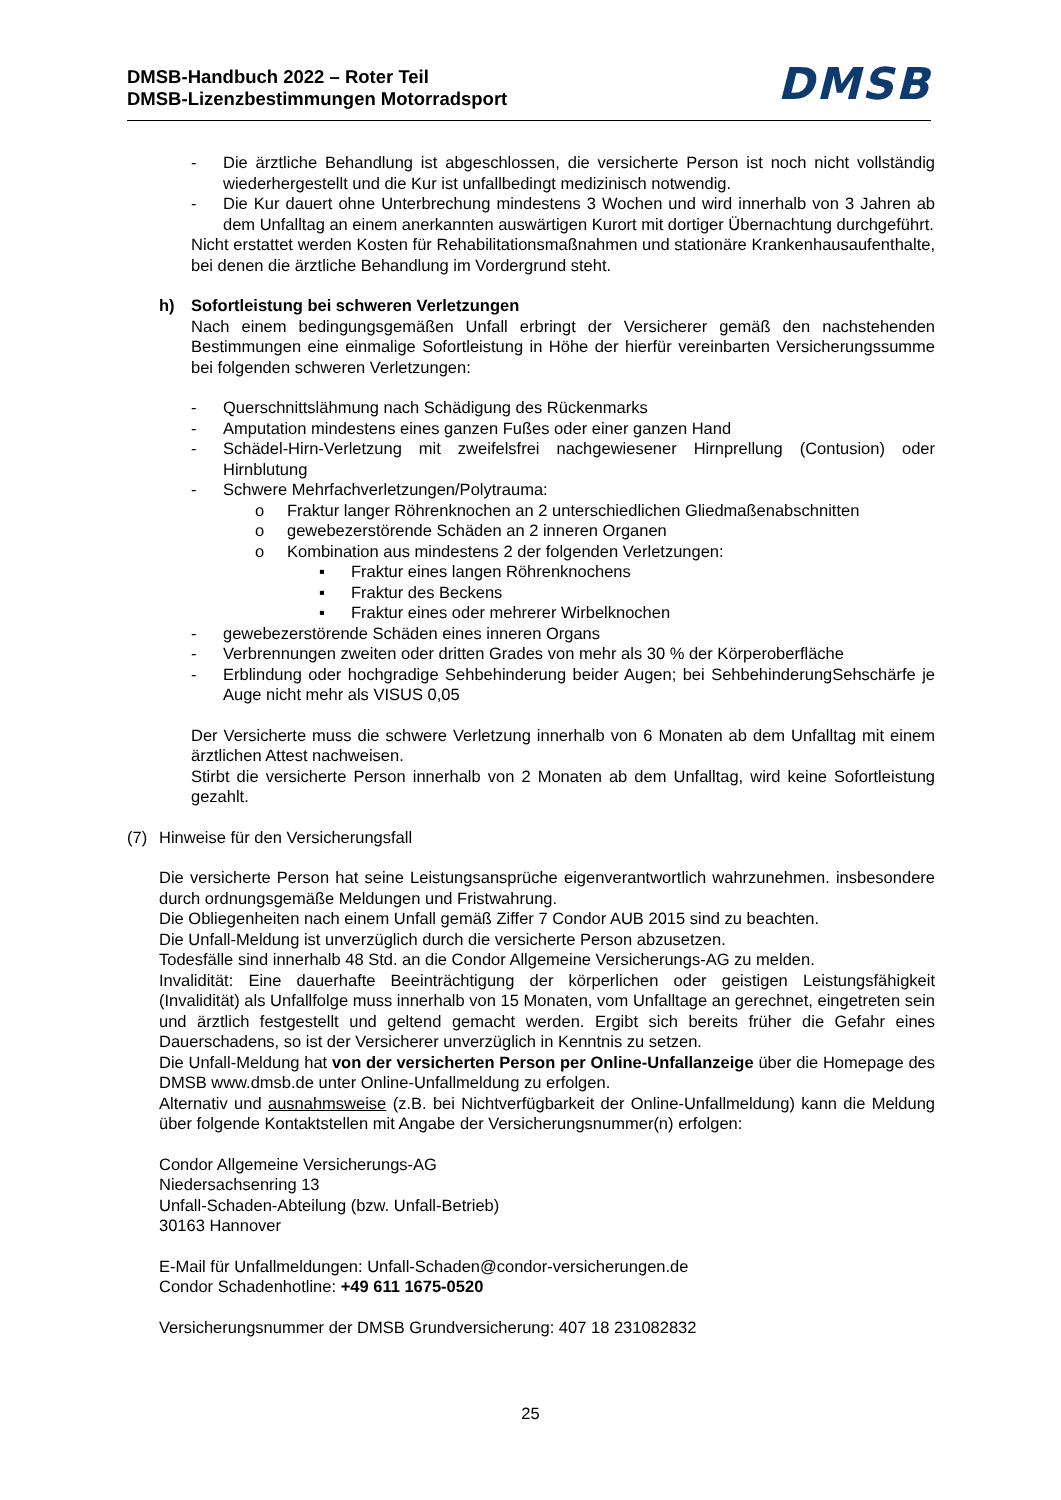DMSB-Handbuch 2022 – Roter Teil
DMSB-Lizenzbestimmungen Motorradsport
DMSB
- Die ärztliche Behandlung ist abgeschlossen, die versicherte Person ist noch nicht vollständig wiederhergestellt und die Kur ist unfallbedingt medizinisch notwendig.
- Die Kur dauert ohne Unterbrechung mindestens 3 Wochen und wird innerhalb von 3 Jahren ab dem Unfalltag an einem anerkannten auswärtigen Kurort mit dortiger Übernachtung durchgeführt.
Nicht erstattet werden Kosten für Rehabilitationsmaßnahmen und stationäre Krankenhausaufenthalte, bei denen die ärztliche Behandlung im Vordergrund steht.
h) Sofortleistung bei schweren Verletzungen
Nach einem bedingungsgemäßen Unfall erbringt der Versicherer gemäß den nachstehenden Bestimmungen eine einmalige Sofortleistung in Höhe der hierfür vereinbarten Versicherungssumme bei folgenden schweren Verletzungen:
- Querschnittslähmung nach Schädigung des Rückenmarks
- Amputation mindestens eines ganzen Fußes oder einer ganzen Hand
- Schädel-Hirn-Verletzung mit zweifelsfrei nachgewiesener Hirnprellung (Contusion) oder Hirnblutung
- Schwere Mehrfachverletzungen/Polytrauma:
o Fraktur langer Röhrenknochen an 2 unterschiedlichen Gliedmaßenabschnitten
o gewebezerstörende Schäden an 2 inneren Organen
o Kombination aus mindestens 2 der folgenden Verletzungen:
▪ Fraktur eines langen Röhrenknochens
▪ Fraktur des Beckens
▪ Fraktur eines oder mehrerer Wirbelknochen
- gewebezerstörende Schäden eines inneren Organs
- Verbrennungen zweiten oder dritten Grades von mehr als 30 % der Körperoberfläche
- Erblindung oder hochgradige Sehbehinderung beider Augen; bei SehbehinderungSehschärfe je Auge nicht mehr als VISUS 0,05
Der Versicherte muss die schwere Verletzung innerhalb von 6 Monaten ab dem Unfalltag mit einem ärztlichen Attest nachweisen.
Stirbt die versicherte Person innerhalb von 2 Monaten ab dem Unfalltag, wird keine Sofortleistung gezahlt.
(7) Hinweise für den Versicherungsfall
Die versicherte Person hat seine Leistungsansprüche eigenverantwortlich wahrzunehmen. insbesondere durch ordnungsgemäße Meldungen und Fristwahrung.
Die Obliegenheiten nach einem Unfall gemäß Ziffer 7 Condor AUB 2015 sind zu beachten.
Die Unfall-Meldung ist unverzüglich durch die versicherte Person abzusetzen.
Todesfälle sind innerhalb 48 Std. an die Condor Allgemeine Versicherungs-AG zu melden.
Invalidität: Eine dauerhafte Beeinträchtigung der körperlichen oder geistigen Leistungsfähigkeit (Invalidität) als Unfallfolge muss innerhalb von 15 Monaten, vom Unfalltage an gerechnet, eingetreten sein und ärztlich festgestellt und geltend gemacht werden. Ergibt sich bereits früher die Gefahr eines Dauerschadens, so ist der Versicherer unverzüglich in Kenntnis zu setzen.
Die Unfall-Meldung hat von der versicherten Person per Online-Unfallanzeige über die Homepage des DMSB www.dmsb.de unter Online-Unfallmeldung zu erfolgen.
Alternativ und ausnahmsweise (z.B. bei Nichtverfügbarkeit der Online-Unfallmeldung) kann die Meldung über folgende Kontaktstellen mit Angabe der Versicherungsnummer(n) erfolgen:
Condor Allgemeine Versicherungs-AG
Niedersachsenring 13
Unfall-Schaden-Abteilung (bzw. Unfall-Betrieb)
30163 Hannover
E-Mail für Unfallmeldungen: Unfall-Schaden@condor-versicherungen.de
Condor Schadenhotline: +49 611 1675-0520
Versicherungsnummer der DMSB Grundversicherung: 407 18 231082832
25